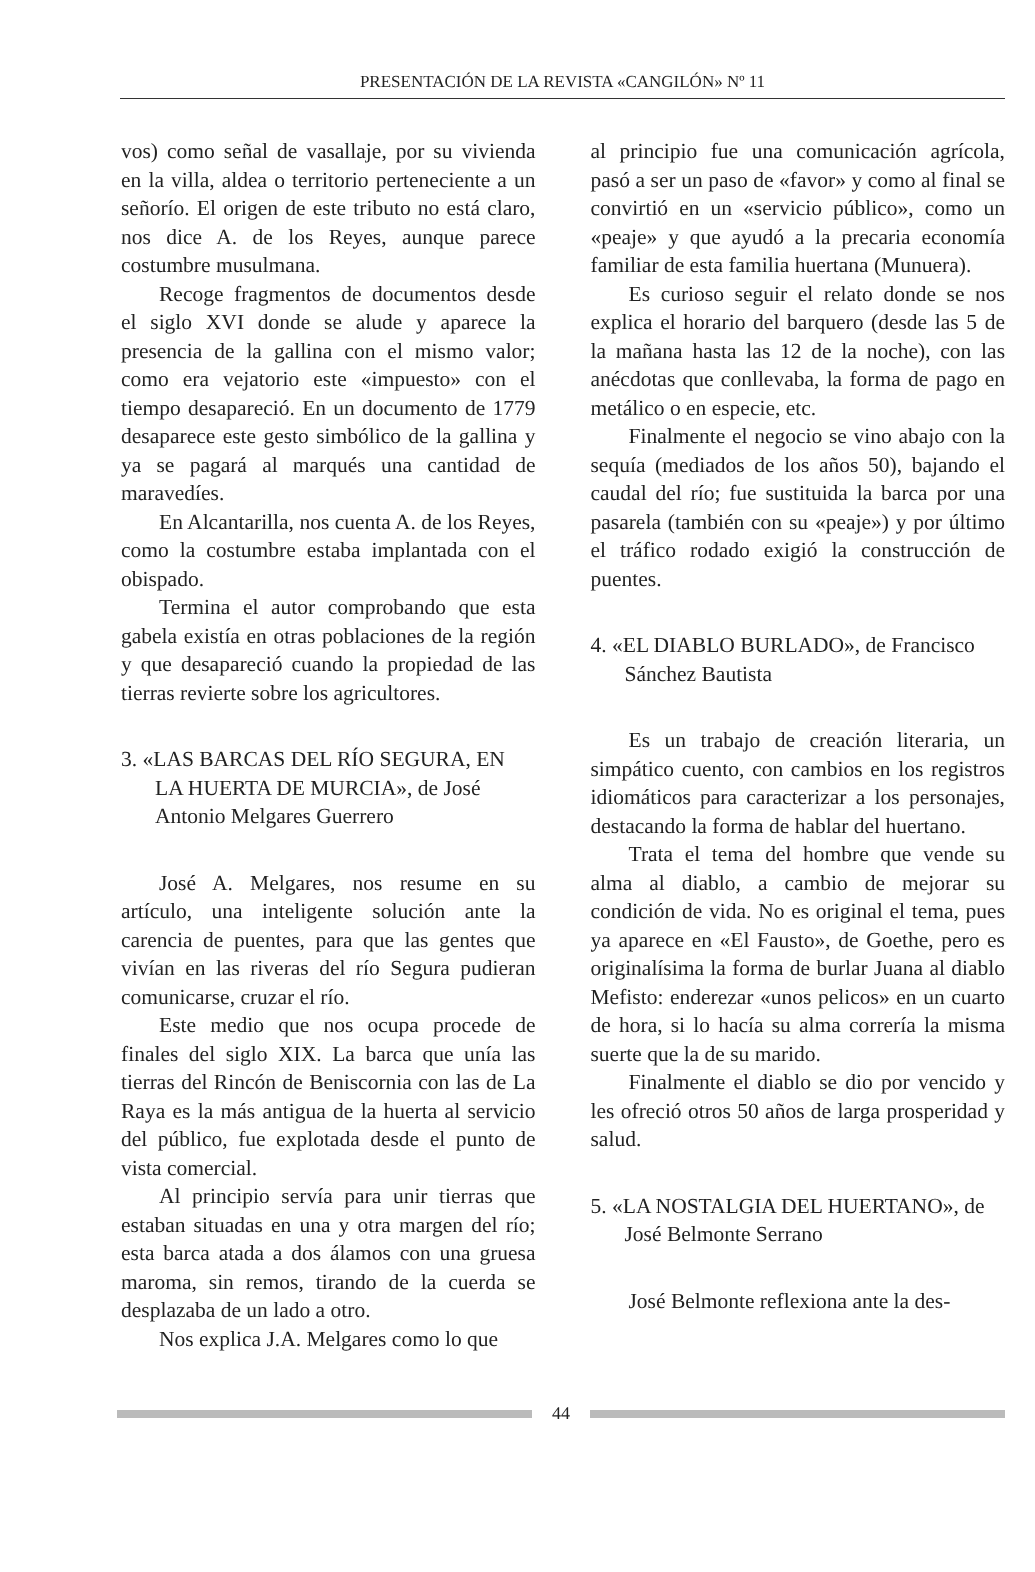PRESENTACIÓN DE LA REVISTA «CANGILÓN» Nº 11
vos) como señal de vasallaje, por su vivienda en la villa, aldea o territorio perteneciente a un señorío. El origen de este tributo no está claro, nos dice A. de los Reyes, aunque parece costumbre musulmana.
Recoge fragmentos de documentos desde el siglo XVI donde se alude y aparece la presencia de la gallina con el mismo valor; como era vejatorio este «impuesto» con el tiempo desapareció. En un documento de 1779 desaparece este gesto simbólico de la gallina y ya se pagará al marqués una cantidad de maravedíes.
En Alcantarilla, nos cuenta A. de los Reyes, como la costumbre estaba implantada con el obispado.
Termina el autor comprobando que esta gabela existía en otras poblaciones de la región y que desapareció cuando la propiedad de las tierras revierte sobre los agricultores.
3. «LAS BARCAS DEL RÍO SEGURA, EN LA HUERTA DE MURCIA», de José Antonio Melgares Guerrero
José A. Melgares, nos resume en su artículo, una inteligente solución ante la carencia de puentes, para que las gentes que vivían en las riveras del río Segura pudieran comunicarse, cruzar el río.
Este medio que nos ocupa procede de finales del siglo XIX. La barca que unía las tierras del Rincón de Beniscornia con las de La Raya es la más antigua de la huerta al servicio del público, fue explotada desde el punto de vista comercial.
Al principio servía para unir tierras que estaban situadas en una y otra margen del río; esta barca atada a dos álamos con una gruesa maroma, sin remos, tirando de la cuerda se desplazaba de un lado a otro.
Nos explica J.A. Melgares como lo que
al principio fue una comunicación agrícola, pasó a ser un paso de «favor» y como al final se convirtió en un «servicio público», como un «peaje» y que ayudó a la precaria economía familiar de esta familia huertana (Munuera).
Es curioso seguir el relato donde se nos explica el horario del barquero (desde las 5 de la mañana hasta las 12 de la noche), con las anécdotas que conllevaba, la forma de pago en metálico o en especie, etc.
Finalmente el negocio se vino abajo con la sequía (mediados de los años 50), bajando el caudal del río; fue sustituida la barca por una pasarela (también con su «peaje») y por último el tráfico rodado exigió la construcción de puentes.
4. «EL DIABLO BURLADO», de Francisco Sánchez Bautista
Es un trabajo de creación literaria, un simpático cuento, con cambios en los registros idiomáticos para caracterizar a los personajes, destacando la forma de hablar del huertano.
Trata el tema del hombre que vende su alma al diablo, a cambio de mejorar su condición de vida. No es original el tema, pues ya aparece en «El Fausto», de Goethe, pero es originalísima la forma de burlar Juana al diablo Mefisto: enderezar «unos pelicos» en un cuarto de hora, si lo hacía su alma correría la misma suerte que la de su marido.
Finalmente el diablo se dio por vencido y les ofreció otros 50 años de larga prosperidad y salud.
5. «LA NOSTALGIA DEL HUERTANO», de José Belmonte Serrano
José Belmonte reflexiona ante la des-
44